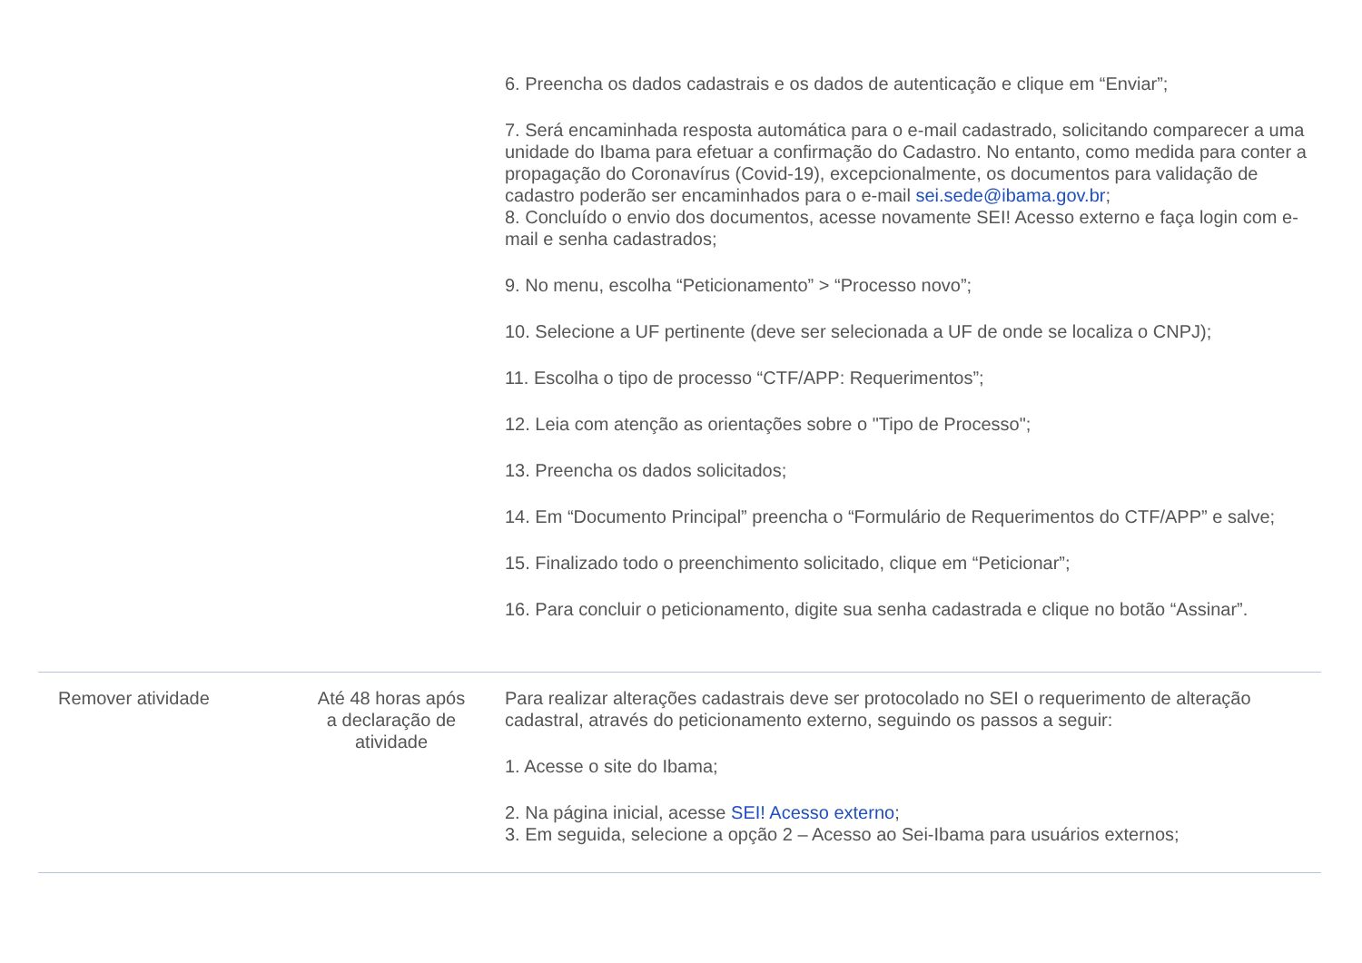| | | 6. Preencha os dados cadastrais e os dados de autenticação e clique em “Enviar”; 7. Será encaminhada resposta automática para o e-mail cadastrado, solicitando comparecer a uma unidade do Ibama para efetuar a confirmação do Cadastro. No entanto, como medida para conter a propagação do Coronavírus (Covid-19), excepcionalmente, os documentos para validação de cadastro poderão ser encaminhados para o e-mail sei.sede@ibama.gov.br ; 8. Concluído o envio dos documentos, acesse novamente SEI! Acesso externo e faça login com e-mail e senha cadastrados; 9. No menu, escolha “Peticionamento” > “Processo novo”; 10. Selecione a UF pertinente (deve ser selecionada a UF de onde se localiza o CNPJ); 11. Escolha o tipo de processo “CTF/APP: Requerimentos”; 12. Leia com atenção as orientações sobre o "Tipo de Processo"; 13. Preencha os dados solicitados; 14. Em “Documento Principal” preencha o “Formulário de Requerimentos do CTF/APP” e salve; 15. Finalizado todo o preenchimento solicitado, clique em “Peticionar”; 16. Para concluir o peticionamento, digite sua senha cadastrada e clique no botão “Assinar”. |
| Remover atividade | Até 48 horas após a declaração de atividade | Para realizar alterações cadastrais deve ser protocolado no SEI o requerimento de alteração cadastral, através do peticionamento externo, seguindo os passos a seguir: 1. Acesse o site do Ibama; 2. Na página inicial, acesse SEI! Acesso externo ; 3. Em seguida, selecione a opção 2 – Acesso ao Sei-Ibama para usuários externos; |